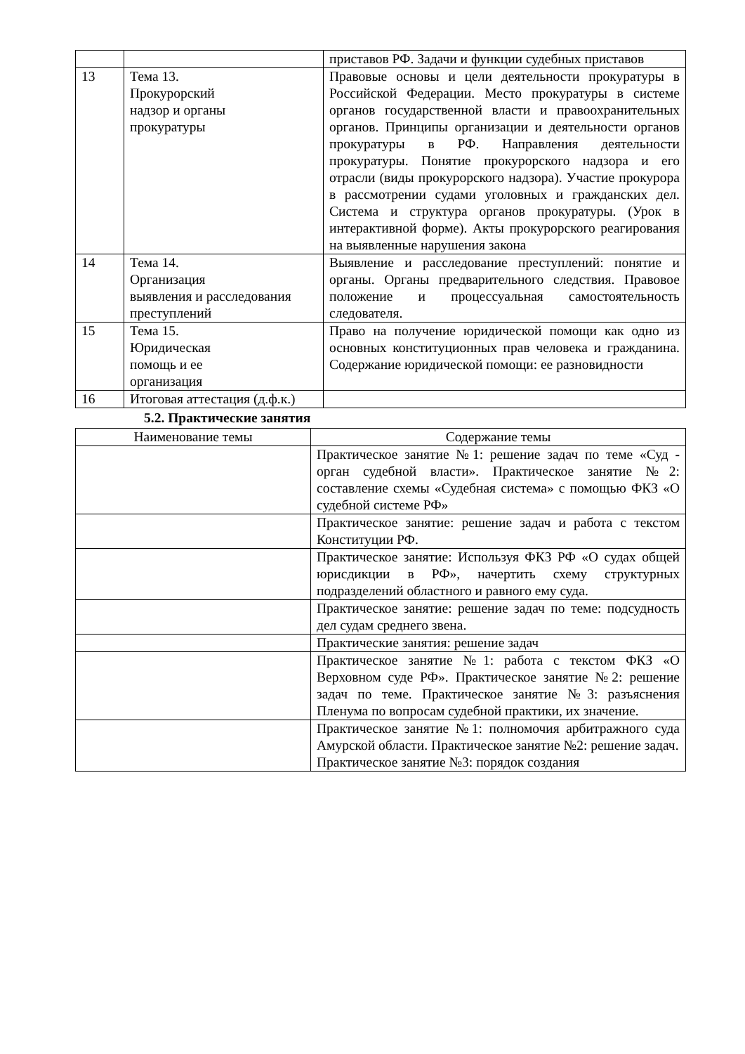| | | приставов РФ. Задачи и функции судебных приставов |
| 13 | Тема 13. Прокурорский надзор и органы прокуратуры | Правовые основы и цели деятельности прокуратуры в Российской Федерации. Место прокуратуры в системе органов государственной власти и правоохранительных органов. Принципы организации и деятельности органов прокуратуры в РФ. Направления деятельности прокуратуры. Понятие прокурорского надзора и его отрасли (виды прокурорского надзора). Участие прокурора в рассмотрении судами уголовных и гражданских дел. Система и структура органов прокуратуры. (Урок в интерактивной форме). Акты прокурорского реагирования на выявленные нарушения закона |
| 14 | Тема 14. Организация выявления и расследования преступлений | Выявление и расследование преступлений: понятие и органы. Органы предварительного следствия. Правовое положение и процессуальная самостоятельность следователя. |
| 15 | Тема 15. Юридическая помощь и ее организация | Право на получение юридической помощи как одно из основных конституционных прав человека и гражданина. Содержание юридической помощи: ее разновидности |
| 16 | Итоговая аттестация (д.ф.к.) | |
5.2. Практические занятия
| Наименование темы | Содержание темы |
| --- | --- |
| | Практическое занятие №1: решение задач по теме «Суд - орган судебной власти». Практическое занятие №2: составление схемы «Судебная система» с помощью ФКЗ «О судебной системе РФ» |
| | Практическое занятие: решение задач и работа с текстом Конституции РФ. |
| | Практическое занятие: Используя ФКЗ РФ «О судах общей юрисдикции в РФ», начертить схему структурных подразделений областного и равного ему суда. |
| | Практическое занятие: решение задач по теме: подсудность дел судам среднего звена. |
| | Практические занятия: решение задач |
| | Практическое занятие №1: работа с текстом ФКЗ «О Верховном суде РФ». Практическое занятие №2: решение задач по теме. Практическое занятие №3: разъяснения Пленума по вопросам судебной практики, их значение. |
| | Практическое занятие №1: полномочия арбитражного суда Амурской области. Практическое занятие №2: решение задач. Практическое занятие №3: порядок создания |